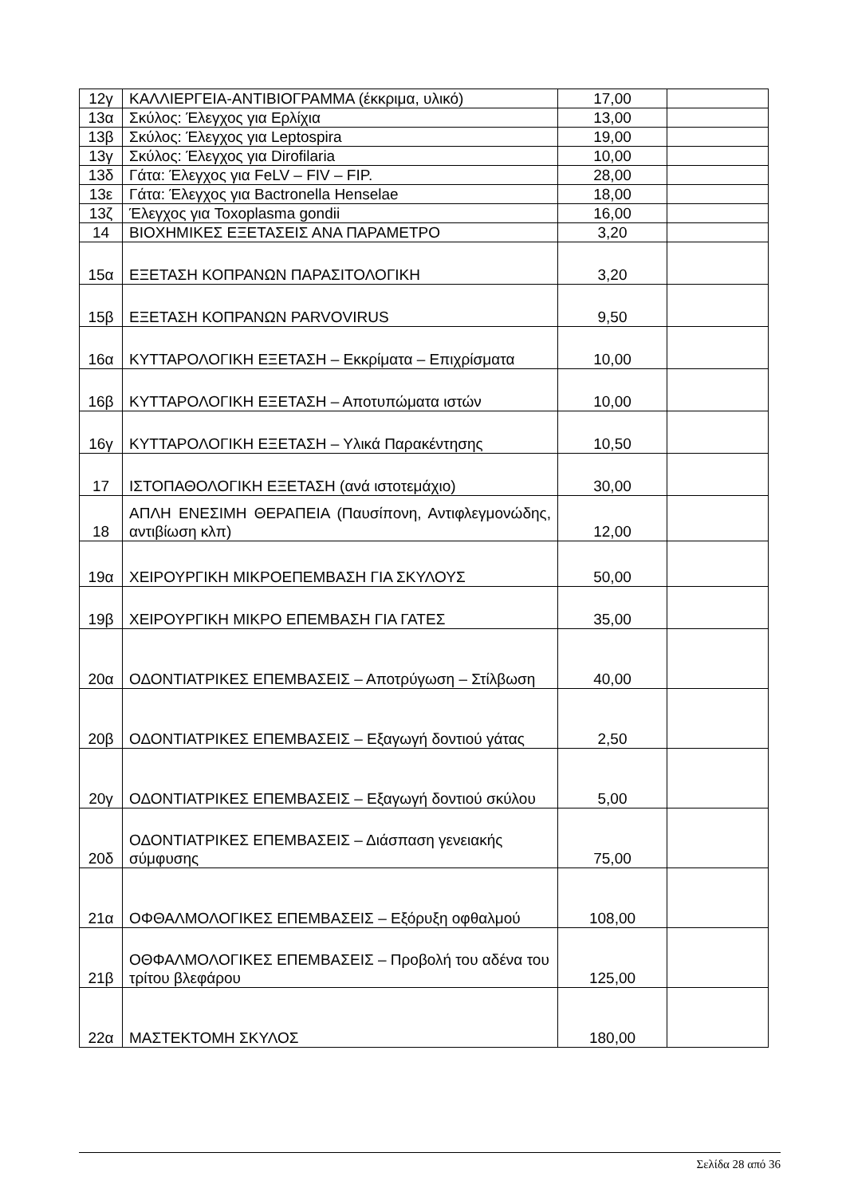| 12γ | ΚΑΛΛΙΕΡΓΕΙΑ-ΑΝΤΙΒΙΟΓΡΑΜΜΑ (έκκριμα, υλικό) | 17,00 | |
| 13α | Σκύλος: Έλεγχος για Ερλίχια | 13,00 | |
| 13β | Σκύλος: Έλεγχος για Leptospira | 19,00 | |
| 13γ | Σκύλος: Έλεγχος για Dirofilaria | 10,00 | |
| 13δ | Γάτα: Έλεγχος για FeLV – FIV – FIP. | 28,00 | |
| 13ε | Γάτα: Έλεγχος για Bactronella Henselae | 18,00 | |
| 13ζ | Έλεγχος για Toxoplasma gondii | 16,00 | |
| 14 | ΒΙΟΧΗΜΙΚΕΣ ΕΞΕΤΑΣΕΙΣ ΑΝΑ ΠΑΡΑΜΕΤΡΟ | 3,20 | |
| 15α | ΕΞΕΤΑΣΗ ΚΟΠΡΑΝΩΝ ΠΑΡΑΣΙΤΟΛΟΓΙΚΗ | 3,20 | |
| 15β | ΕΞΕΤΑΣΗ ΚΟΠΡΑΝΩΝ PARVOVIRUS | 9,50 | |
| 16α | ΚΥΤΤΑΡΟΛΟΓΙΚΗ ΕΞΕΤΑΣΗ – Εκκρίματα – Επιχρίσματα | 10,00 | |
| 16β | ΚΥΤΤΑΡΟΛΟΓΙΚΗ ΕΞΕΤΑΣΗ – Αποτυπώματα ιστών | 10,00 | |
| 16γ | ΚΥΤΤΑΡΟΛΟΓΙΚΗ ΕΞΕΤΑΣΗ – Υλικά Παρακέντησης | 10,50 | |
| 17 | ΙΣΤΟΠΑΘΟΛΟΓΙΚΗ ΕΞΕΤΑΣΗ (ανά ιστοτεμάχιο) | 30,00 | |
| 18 | ΑΠΛΗ ΕΝΕΣΙΜΗ ΘΕΡΑΠΕΙΑ (Παυσίπονη, Αντιφλεγμονώδης, αντιβίωση κλπ) | 12,00 | |
| 19α | ΧΕΙΡΟΥΡΓΙΚΗ ΜΙΚΡΟΕΠΕΜΒΑΣΗ ΓΙΑ ΣΚΥΛΟΥΣ | 50,00 | |
| 19β | ΧΕΙΡΟΥΡΓΙΚΗ ΜΙΚΡΟ ΕΠΕΜΒΑΣΗ ΓΙΑ ΓΑΤΕΣ | 35,00 | |
| 20α | ΟΔΟΝΤΙΑΤΡΙΚΕΣ ΕΠΕΜΒΑΣΕΙΣ – Αποτρύγωση – Στίλβωση | 40,00 | |
| 20β | ΟΔΟΝΤΙΑΤΡΙΚΕΣ ΕΠΕΜΒΑΣΕΙΣ – Εξαγωγή δοντιού γάτας | 2,50 | |
| 20γ | ΟΔΟΝΤΙΑΤΡΙΚΕΣ ΕΠΕΜΒΑΣΕΙΣ – Εξαγωγή δοντιού σκύλου | 5,00 | |
| 20δ | ΟΔΟΝΤΙΑΤΡΙΚΕΣ ΕΠΕΜΒΑΣΕΙΣ – Διάσπαση γενειακής σύμφυσης | 75,00 | |
| 21α | ΟΦΘΑΛΜΟΛΟΓΙΚΕΣ ΕΠΕΜΒΑΣΕΙΣ – Εξόρυξη οφθαλμού | 108,00 | |
| 21β | ΟΘΦΑΛΜΟΛΟΓΙΚΕΣ ΕΠΕΜΒΑΣΕΙΣ – Προβολή του αδένα του τρίτου βλεφάρου | 125,00 | |
| 22α | ΜΑΣΤΕΚΤΟΜΗ ΣΚΥΛΟΣ | 180,00 | |
Σελίδα 28 από 36